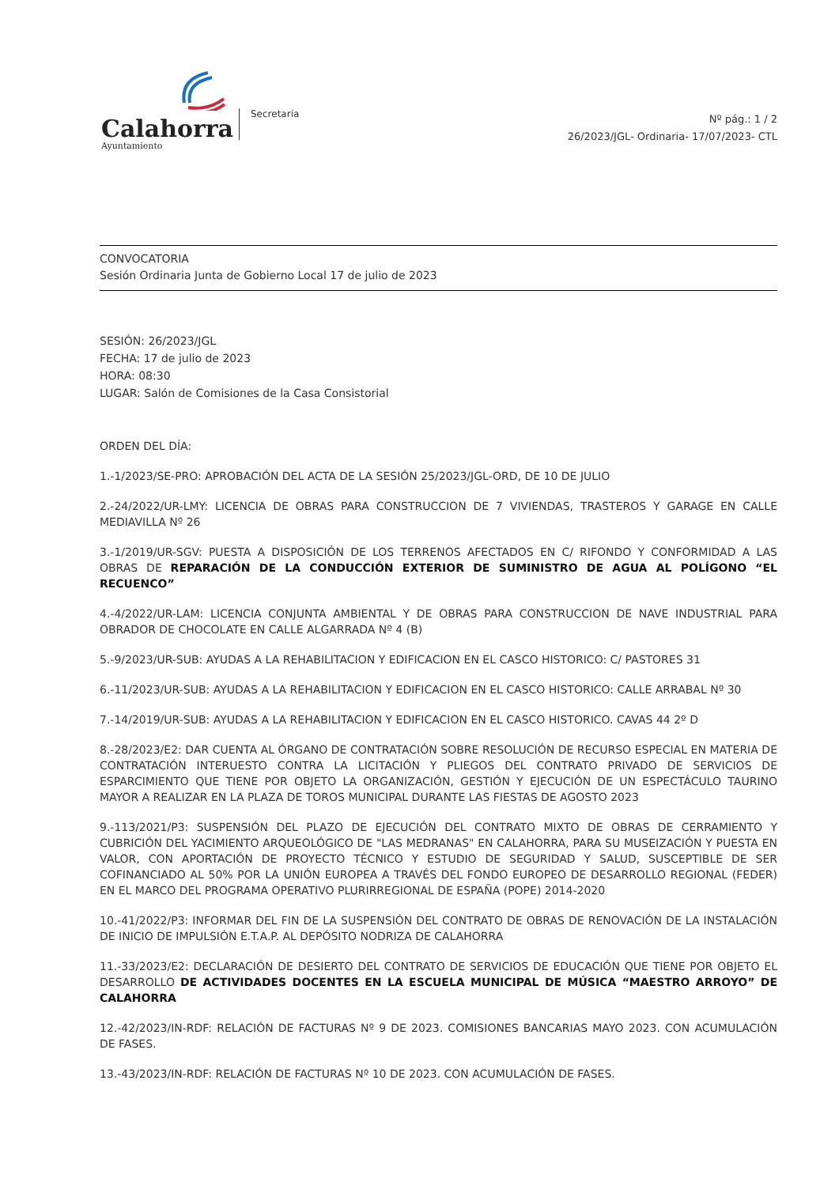Calahorra
Ayuntamiento
Secretaria
Nº pág.: 1 / 2
26/2023/JGL- Ordinaria- 17/07/2023- CTL
CONVOCATORIA
Sesión Ordinaria Junta de Gobierno Local 17 de julio de 2023
SESIÓN: 26/2023/JGL
FECHA: 17 de julio de 2023
HORA: 08:30
LUGAR: Salón de Comisiones de la Casa Consistorial
ORDEN DEL DÍA:
1.-1/2023/SE-PRO: APROBACIÓN DEL ACTA DE LA SESIÓN 25/2023/JGL-ORD, DE 10 DE JULIO
2.-24/2022/UR-LMY: LICENCIA DE OBRAS PARA CONSTRUCCION DE 7 VIVIENDAS, TRASTEROS Y GARAGE EN CALLE MEDIAVILLA Nº 26
3.-1/2019/UR-SGV: PUESTA A DISPOSICIÓN DE LOS TERRENOS AFECTADOS EN C/ RIFONDO Y CONFORMIDAD A LAS OBRAS DE REPARACIÓN DE LA CONDUCCIÓN EXTERIOR DE SUMINISTRO DE AGUA AL POLÍGONO “EL RECUENCO”
4.-4/2022/UR-LAM: LICENCIA CONJUNTA AMBIENTAL Y DE OBRAS PARA CONSTRUCCION DE NAVE INDUSTRIAL PARA OBRADOR DE CHOCOLATE EN CALLE ALGARRADA Nº 4 (B)
5.-9/2023/UR-SUB: AYUDAS A LA REHABILITACION Y EDIFICACION EN EL CASCO HISTORICO: C/ PASTORES 31
6.-11/2023/UR-SUB: AYUDAS A LA REHABILITACION Y EDIFICACION EN EL CASCO HISTORICO: CALLE ARRABAL Nº 30
7.-14/2019/UR-SUB: AYUDAS A LA REHABILITACION Y EDIFICACION EN EL CASCO HISTORICO. CAVAS 44 2º D
8.-28/2023/E2: DAR CUENTA AL ÓRGANO DE CONTRATACIÓN SOBRE RESOLUCIÓN DE RECURSO ESPECIAL EN MATERIA DE CONTRATACIÓN INTERUESTO CONTRA LA LICITACIÓN Y PLIEGOS DEL CONTRATO PRIVADO DE SERVICIOS DE ESPARCIMIENTO QUE TIENE POR OBJETO LA ORGANIZACIÓN, GESTIÓN Y EJECUCIÓN DE UN ESPECTÁCULO TAURINO MAYOR A REALIZAR EN LA PLAZA DE TOROS MUNICIPAL DURANTE LAS FIESTAS DE AGOSTO 2023
9.-113/2021/P3: SUSPENSIÓN DEL PLAZO DE EJECUCIÓN DEL CONTRATO MIXTO DE OBRAS DE CERRAMIENTO Y CUBRICIÓN DEL YACIMIENTO ARQUEOLÓGICO DE "LAS MEDRANAS" EN CALAHORRA, PARA SU MUSEIZACIÓN Y PUESTA EN VALOR, CON APORTACIÓN DE PROYECTO TÉCNICO Y ESTUDIO DE SEGURIDAD Y SALUD, SUSCEPTIBLE DE SER COFINANCIADO AL 50% POR LA UNIÓN EUROPEA A TRAVÉS DEL FONDO EUROPEO DE DESARROLLO REGIONAL (FEDER) EN EL MARCO DEL PROGRAMA OPERATIVO PLURIRREGIONAL DE ESPAÑA (POPE) 2014-2020
10.-41/2022/P3: INFORMAR DEL FIN DE LA SUSPENSIÓN DEL CONTRATO DE OBRAS DE RENOVACIÓN DE LA INSTALACIÓN DE INICIO DE IMPULSIÓN E.T.A.P. AL DEPÓSITO NODRIZA DE CALAHORRA
11.-33/2023/E2: DECLARACIÓN DE DESIERTO DEL CONTRATO DE SERVICIOS DE EDUCACIÓN QUE TIENE POR OBJETO EL DESARROLLO DE ACTIVIDADES DOCENTES EN LA ESCUELA MUNICIPAL DE MÚSICA “MAESTRO ARROYO” DE CALAHORRA
12.-42/2023/IN-RDF: RELACIÓN DE FACTURAS Nº 9 DE 2023. COMISIONES BANCARIAS MAYO 2023. CON ACUMULACIÓN DE FASES.
13.-43/2023/IN-RDF: RELACIÓN DE FACTURAS Nº 10 DE 2023. CON ACUMULACIÓN DE FASES.